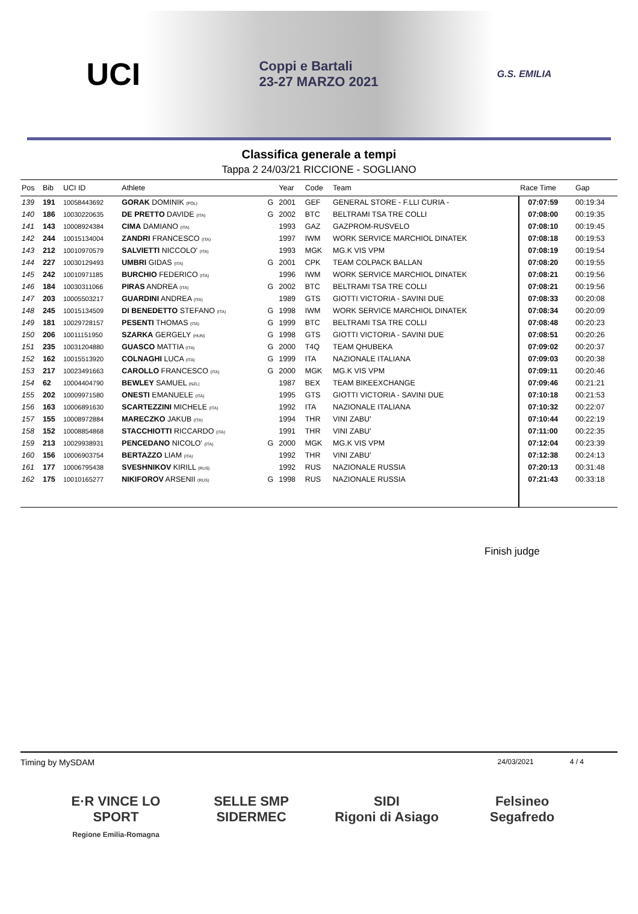UCI
Coppi e Bartali
23-27 MARZO 2021
G.S. EMILIA
Classifica generale a tempi
Tappa 2 24/03/21 RICCIONE - SOGLIANO
| Pos | Bib | UCI ID | Athlete | | Year | Code | Team | Race Time | Gap |
| --- | --- | --- | --- | --- | --- | --- | --- | --- | --- |
| 139 | 191 | 10058443692 | GORAK DOMINIK (POL) | G | 2001 | GEF | GENERAL STORE - F.LLI CURIA - | 07:07:59 | 00:19:34 |
| 140 | 186 | 10030220635 | DE PRETTO DAVIDE (ITA) | G | 2002 | BTC | BELTRAMI TSA TRE COLLI | 07:08:00 | 00:19:35 |
| 141 | 143 | 10008924384 | CIMA DAMIANO (ITA) | | 1993 | GAZ | GAZPROM-RUSVELO | 07:08:10 | 00:19:45 |
| 142 | 244 | 10015134004 | ZANDRI FRANCESCO (ITA) | | 1997 | IWM | WORK SERVICE MARCHIOL DINATEK | 07:08:18 | 00:19:53 |
| 143 | 212 | 10010970579 | SALVIETTI NICCOLO' (ITA) | | 1993 | MGK | MG.K VIS VPM | 07:08:19 | 00:19:54 |
| 144 | 227 | 10030129493 | UMBRI GIDAS (ITA) | G | 2001 | CPK | TEAM COLPACK BALLAN | 07:08:20 | 00:19:55 |
| 145 | 242 | 10010971185 | BURCHIO FEDERICO (ITA) | | 1996 | IWM | WORK SERVICE MARCHIOL DINATEK | 07:08:21 | 00:19:56 |
| 146 | 184 | 10030311066 | PIRAS ANDREA (ITA) | G | 2002 | BTC | BELTRAMI TSA TRE COLLI | 07:08:21 | 00:19:56 |
| 147 | 203 | 10005503217 | GUARDINI ANDREA (ITA) | | 1989 | GTS | GIOTTI VICTORIA - SAVINI DUE | 07:08:33 | 00:20:08 |
| 148 | 245 | 10015134509 | DI BENEDETTO STEFANO (ITA) | G | 1998 | IWM | WORK SERVICE MARCHIOL DINATEK | 07:08:34 | 00:20:09 |
| 149 | 181 | 10029728157 | PESENTI THOMAS (ITA) | G | 1999 | BTC | BELTRAMI TSA TRE COLLI | 07:08:48 | 00:20:23 |
| 150 | 206 | 10011151950 | SZARKA GERGELY (HUN) | G | 1998 | GTS | GIOTTI VICTORIA - SAVINI DUE | 07:08:51 | 00:20:26 |
| 151 | 235 | 10031204880 | GUASCO MATTIA (ITA) | G | 2000 | T4Q | TEAM QHUBEKA | 07:09:02 | 00:20:37 |
| 152 | 162 | 10015513920 | COLNAGHI LUCA (ITA) | G | 1999 | ITA | NAZIONALE ITALIANA | 07:09:03 | 00:20:38 |
| 153 | 217 | 10023491663 | CAROLLO FRANCESCO (ITA) | G | 2000 | MGK | MG.K VIS VPM | 07:09:11 | 00:20:46 |
| 154 | 62 | 10004404790 | BEWLEY SAMUEL (NZL) | | 1987 | BEX | TEAM BIKEEXCHANGE | 07:09:46 | 00:21:21 |
| 155 | 202 | 10009971580 | ONESTI EMANUELE (ITA) | | 1995 | GTS | GIOTTI VICTORIA - SAVINI DUE | 07:10:18 | 00:21:53 |
| 156 | 163 | 10006891630 | SCARTEZZINI MICHELE (ITA) | | 1992 | ITA | NAZIONALE ITALIANA | 07:10:32 | 00:22:07 |
| 157 | 155 | 10008972884 | MARECZKO JAKUB (ITA) | | 1994 | THR | VINI ZABU' | 07:10:44 | 00:22:19 |
| 158 | 152 | 10008854868 | STACCHIOTTI RICCARDO (ITA) | | 1991 | THR | VINI ZABU' | 07:11:00 | 00:22:35 |
| 159 | 213 | 10029938931 | PENCEDANO NICOLO' (ITA) | G | 2000 | MGK | MG.K VIS VPM | 07:12:04 | 00:23:39 |
| 160 | 156 | 10006903754 | BERTAZZO LIAM (ITA) | | 1992 | THR | VINI ZABU' | 07:12:38 | 00:24:13 |
| 161 | 177 | 10006795438 | SVESHNIKOV KIRILL (RUS) | | 1992 | RUS | NAZIONALE RUSSIA | 07:20:13 | 00:31:48 |
| 162 | 175 | 10010165277 | NIKIFOROV ARSENII (RUS) | G | 1998 | RUS | NAZIONALE RUSSIA | 07:21:43 | 00:33:18 |
Finish judge
Timing by MySDAM 24/03/2021 4 / 4
E·R VINCE LO SPORT
Regione Emilia-Romagna
SELLE SMP
SIDERMEC
SIDI
Rigoni di Asiago
Felsineo
Segafredo